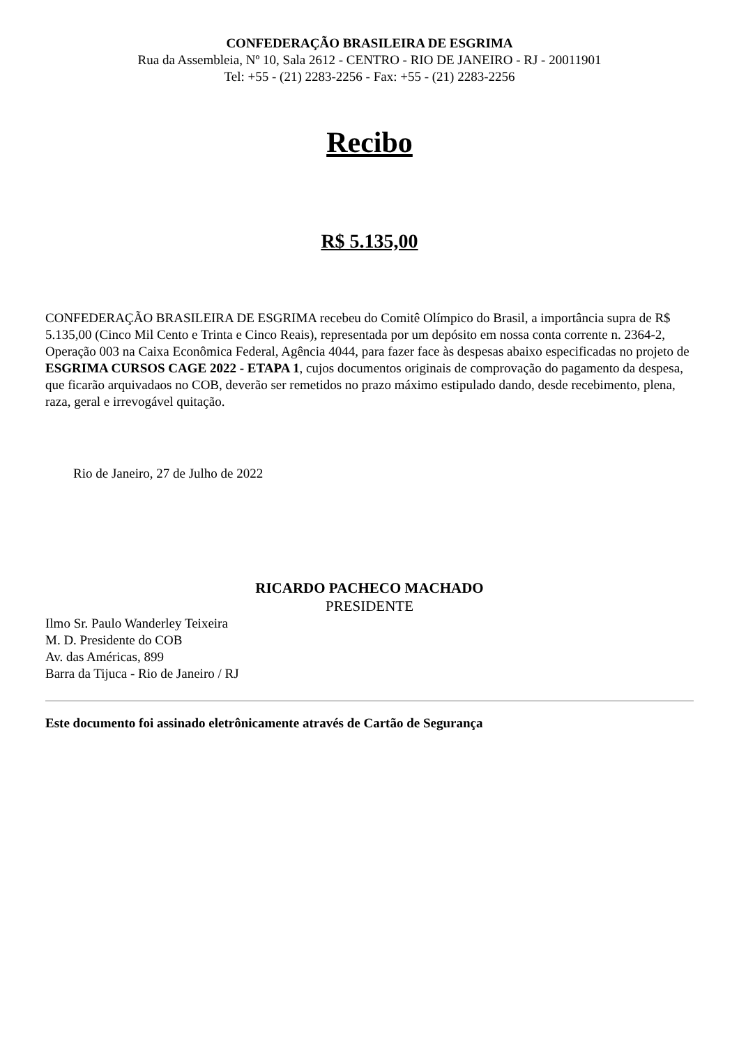CONFEDERAÇÃO BRASILEIRA DE ESGRIMA
Rua da Assembleia, Nº 10, Sala 2612 - CENTRO - RIO DE JANEIRO - RJ - 20011901
Tel: +55 - (21) 2283-2256 - Fax: +55 - (21) 2283-2256
Recibo
R$ 5.135,00
CONFEDERAÇÃO BRASILEIRA DE ESGRIMA recebeu do Comitê Olímpico do Brasil, a importância supra de R$ 5.135,00 (Cinco Mil Cento e Trinta e Cinco Reais), representada por um depósito em nossa conta corrente n. 2364-2, Operação 003 na Caixa Econômica Federal, Agência 4044, para fazer face às despesas abaixo especificadas no projeto de ESGRIMA CURSOS CAGE 2022 - ETAPA 1, cujos documentos originais de comprovação do pagamento da despesa, que ficarão arquivadaos no COB, deverão ser remetidos no prazo máximo estipulado dando, desde recebimento, plena, raza, geral e irrevogável quitação.
Rio de Janeiro, 27 de Julho de 2022
RICARDO PACHECO MACHADO
PRESIDENTE
Ilmo Sr. Paulo Wanderley Teixeira
M. D. Presidente do COB
Av. das Américas, 899
Barra da Tijuca - Rio de Janeiro / RJ
Este documento foi assinado eletrônicamente através de Cartão de Segurança